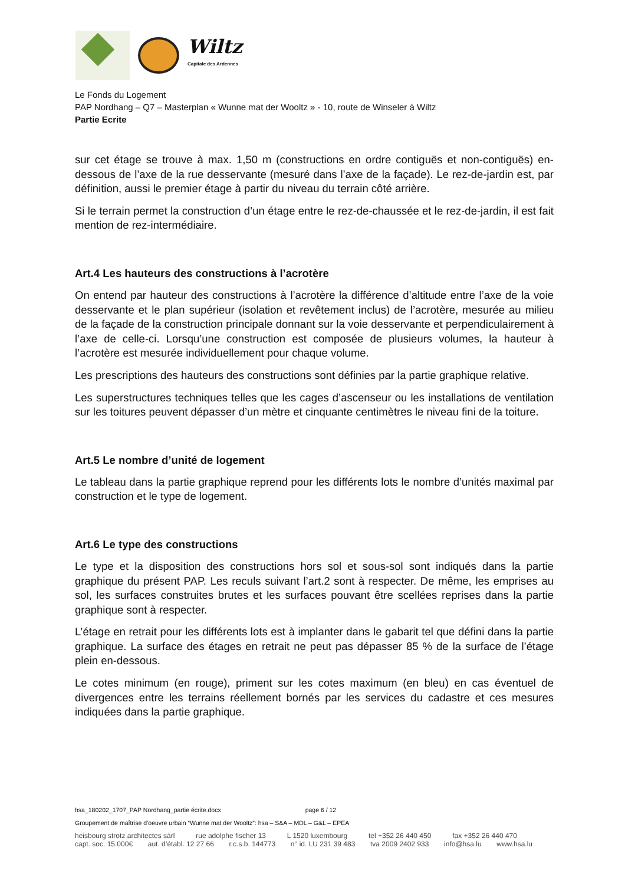Wiltz
Capitale des Ardennes
Le Fonds du Logement
PAP Nordhang – Q7 – Masterplan « Wunne mat der Wooltz » - 10, route de Winseler à Wiltz
Partie Ecrite
sur cet étage se trouve à max. 1,50 m (constructions en ordre contiguës et non-contiguës) en-dessous de l’axe de la rue desservante (mesuré dans l’axe de la façade). Le rez-de-jardin est, par définition, aussi le premier étage à partir du niveau du terrain côté arrière.
Si le terrain permet la construction d’un étage entre le rez-de-chaussée et le rez-de-jardin, il est fait mention de rez-intermédiaire.
Art.4 Les hauteurs des constructions à l’acrotère
On entend par hauteur des constructions à l’acrotère la différence d’altitude entre l’axe de la voie desservante et le plan supérieur (isolation et revêtement inclus) de l’acrotère, mesurée au milieu de la façade de la construction principale donnant sur la voie desservante et perpendiculairement à l’axe de celle-ci. Lorsqu’une construction est composée de plusieurs volumes, la hauteur à l’acrotère est mesurée individuellement pour chaque volume.
Les prescriptions des hauteurs des constructions sont définies par la partie graphique relative.
Les superstructures techniques telles que les cages d’ascenseur ou les installations de ventilation sur les toitures peuvent dépasser d’un mètre et cinquante centimètres le niveau fini de la toiture.
Art.5 Le nombre d’unité de logement
Le tableau dans la partie graphique reprend pour les différents lots le nombre d’unités maximal par construction et le type de logement.
Art.6 Le type des constructions
Le type et la disposition des constructions hors sol et sous-sol sont indiqués dans la partie graphique du présent PAP. Les reculs suivant l’art.2 sont à respecter. De même, les emprises au sol, les surfaces construites brutes et les surfaces pouvant être scellées reprises dans la partie graphique sont à respecter.
L’étage en retrait pour les différents lots est à implanter dans le gabarit tel que défini dans la partie graphique. La surface des étages en retrait ne peut pas dépasser 85 % de la surface de l’étage plein en-dessous.
Le cotes minimum (en rouge), priment sur les cotes maximum (en bleu) en cas éventuel de divergences entre les terrains réellement bornés par les services du cadastre et ces mesures indiquées dans la partie graphique.
hsa_180202_1707_PAP Nordhang_partie écrite.docx page 6 / 12
Groupement de maîtrise d’oeuvre urbain “Wunne mat der Wooltz”: hsa – S&A – MDL – G&L – EPEA
heisbourg strotz architectes sàrl rue adolphe fischer 13 L 1520 luxembourg tel +352 26 440 450 fax +352 26 440 470
capt. soc. 15.000€ aut. d’établ. 12 27 66 r.c.s.b. 144773 n° id. LU 231 39 483 tva 2009 2402 933 info@hsa.lu www.hsa.lu